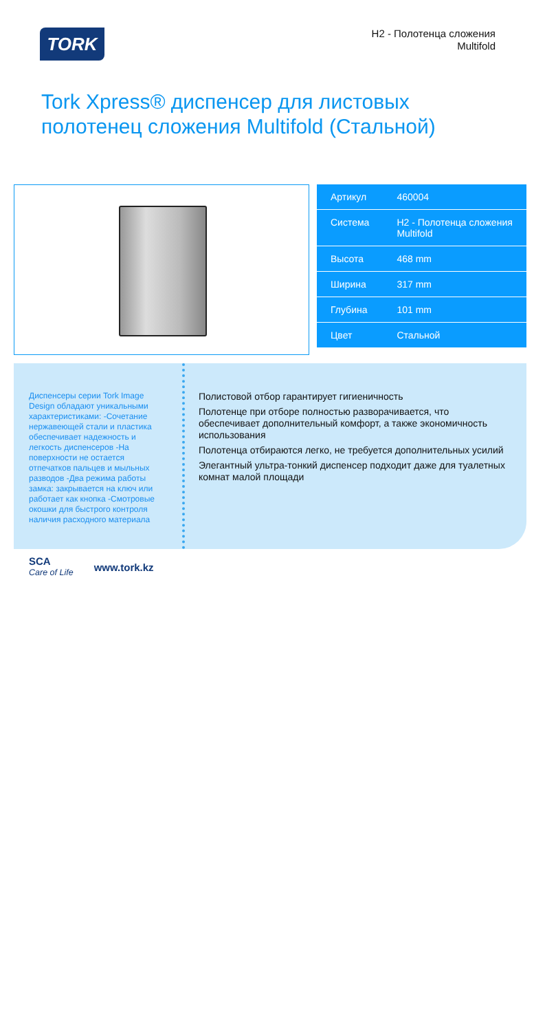TORK
H2 - Полотенца сложения
Multifold
Tork Xpress® диспенсер для листовых полотенец сложения Multifold (Стальной)
| Артикул | 460004 |
| Система | H2 - Полотенца сложения Multifold |
| Высота | 468 mm |
| Ширина | 317 mm |
| Глубина | 101 mm |
| Цвет | Стальной |
Диспенсеры серии Tork Image Design обладают уникальными характеристиками: -Сочетание нержавеющей стали и пластика обеспечивает надежность и легкость диспенсеров -На поверхности не остается отпечатков пальцев и мыльных разводов -Два режима работы замка: закрывается на ключ или работает как кнопка -Смотровые окошки для быстрого контроля наличия расходного материала
SCA
Care of Life www.tork.kz
Полистовой отбор гарантирует гигиеничность
Полотенце при отборе полностью разворачивается, что обеспечивает дополнительный комфорт, а также экономичность использования
Полотенца отбираются легко, не требуется дополнительных усилий
Элегантный ультра-тонкий диспенсер подходит даже для туалетных комнат малой площади